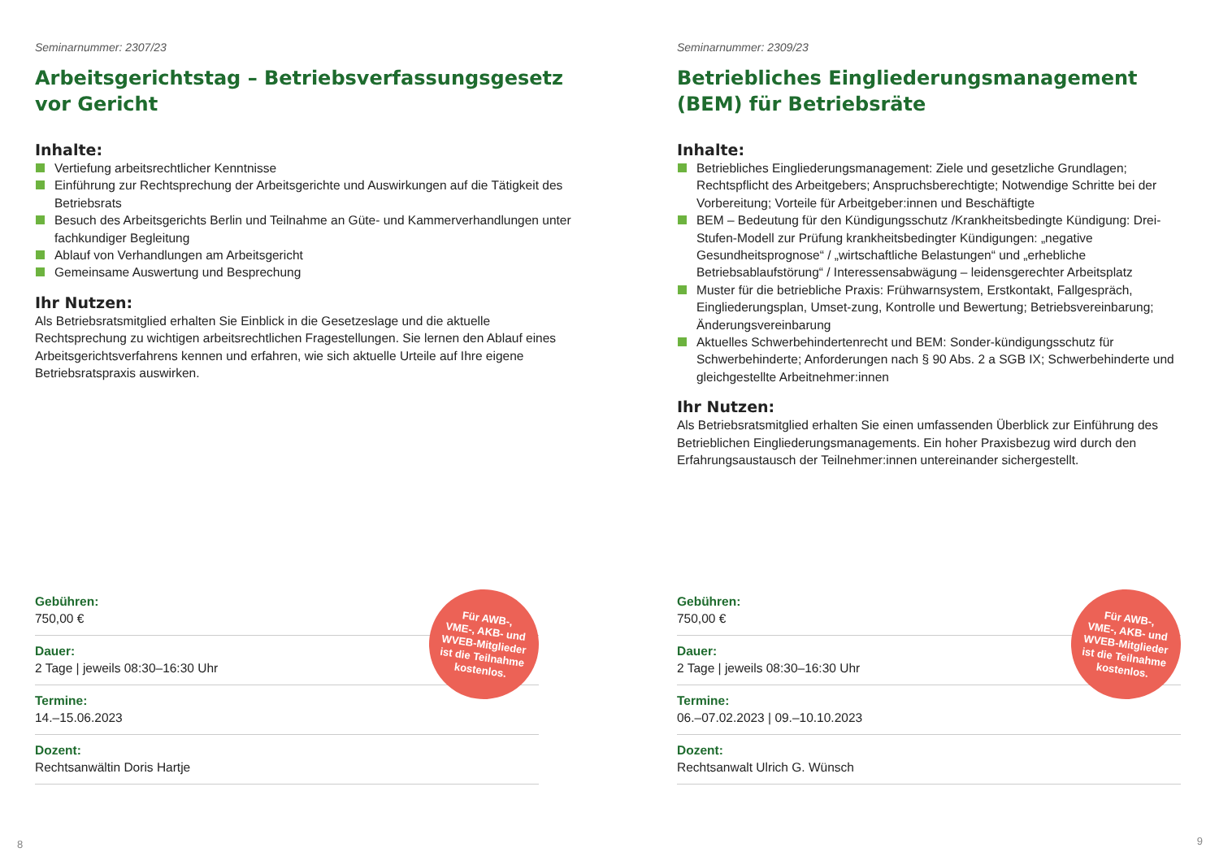Seminarnummer: 2307/23
Arbeitsgerichtstag – Betriebsverfassungsgesetz vor Gericht
Inhalte:
Vertiefung arbeitsrechtlicher Kenntnisse
Einführung zur Rechtsprechung der Arbeitsgerichte und Auswirkungen auf die Tätigkeit des Betriebsrats
Besuch des Arbeitsgerichts Berlin und Teilnahme an Güte- und Kammerverhandlungen unter fachkundiger Begleitung
Ablauf von Verhandlungen am Arbeitsgericht
Gemeinsame Auswertung und Besprechung
Ihr Nutzen:
Als Betriebsratsmitglied erhalten Sie Einblick in die Gesetzeslage und die aktuelle Rechtsprechung zu wichtigen arbeitsrechtlichen Fragestellungen. Sie lernen den Ablauf eines Arbeitsgerichtsverfahrens kennen und erfahren, wie sich aktuelle Urteile auf Ihre eigene Betriebsratspraxis auswirken.
Gebühren:
750,00 €
Dauer:
2 Tage | jeweils 08:30–16:30 Uhr
Termine:
14.–15.06.2023
Dozent:
Rechtsanwältin Doris Hartje
Für AWB-,
VME-, AKB- und
WVEB-Mitglieder
ist die Teilnahme
kostenlos.
8
Seminarnummer: 2309/23
Betriebliches Eingliederungsmanagement (BEM) für Betriebsräte
Inhalte:
Betriebliches Eingliederungsmanagement: Ziele und gesetzliche Grundlagen; Rechtspflicht des Arbeitgebers; Anspruchsberechtigte; Notwendige Schritte bei der Vorbereitung; Vorteile für Arbeitgeber:innen und Beschäftigte
BEM – Bedeutung für den Kündigungsschutz /Krankheitsbedingte Kündigung: Drei-Stufen-Modell zur Prüfung krankheitsbedingter Kündigungen: „negative Gesundheitsprognose“ / „wirtschaftliche Belastungen“ und „erhebliche Betriebsablaufstörung“ / Interessensabwägung – leidensgerechter Arbeitsplatz
Muster für die betriebliche Praxis: Frühwarnsystem, Erstkontakt, Fallgespräch, Eingliederungsplan, Umset-zung, Kontrolle und Bewertung; Betriebsvereinbarung; Änderungsvereinbarung
Aktuelles Schwerbehindertenrecht und BEM: Sonder-kündigungsschutz für Schwerbehinderte; Anforderungen nach § 90 Abs. 2 a SGB IX; Schwerbehinderte und gleichgestellte Arbeitnehmer:innen
Ihr Nutzen:
Als Betriebsratsmitglied erhalten Sie einen umfassenden Überblick zur Einführung des Betrieblichen Eingliederungsmanagements. Ein hoher Praxisbezug wird durch den Erfahrungsaustausch der Teilnehmer:innen untereinander sichergestellt.
Gebühren:
750,00 €
Dauer:
2 Tage | jeweils 08:30–16:30 Uhr
Termine:
06.–07.02.2023 | 09.–10.10.2023
Dozent:
Rechtsanwalt Ulrich G. Wünsch
Für AWB-,
VME-, AKB- und
WVEB-Mitglieder
ist die Teilnahme
kostenlos.
9